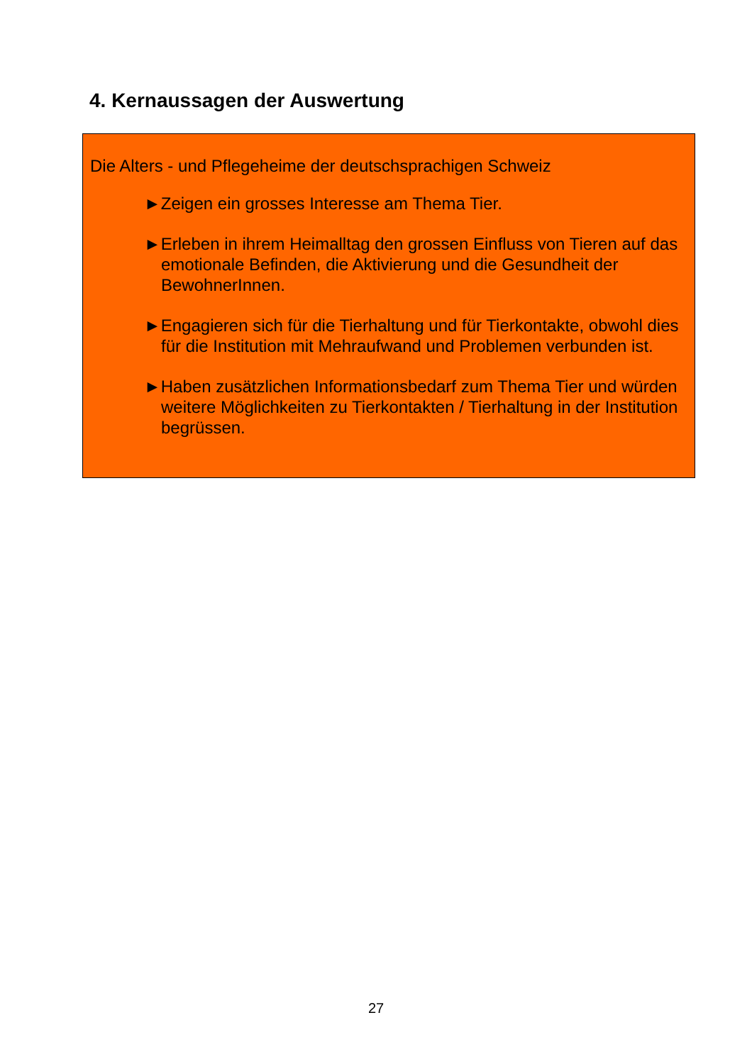4. Kernaussagen der Auswertung
Die Alters - und Pflegeheime der deutschsprachigen Schweiz
►Zeigen ein grosses Interesse am Thema Tier.
►Erleben in ihrem Heimalltag den grossen Einfluss von Tieren auf das emotionale Befinden, die Aktivierung und die Gesundheit der BewohnerInnen.
►Engagieren sich für die Tierhaltung und für Tierkontakte, obwohl dies für die Institution mit Mehraufwand und Problemen verbunden ist.
►Haben zusätzlichen Informationsbedarf zum Thema Tier und würden weitere Möglichkeiten zu Tierkontakten / Tierhaltung in der Institution begrüssen.
27